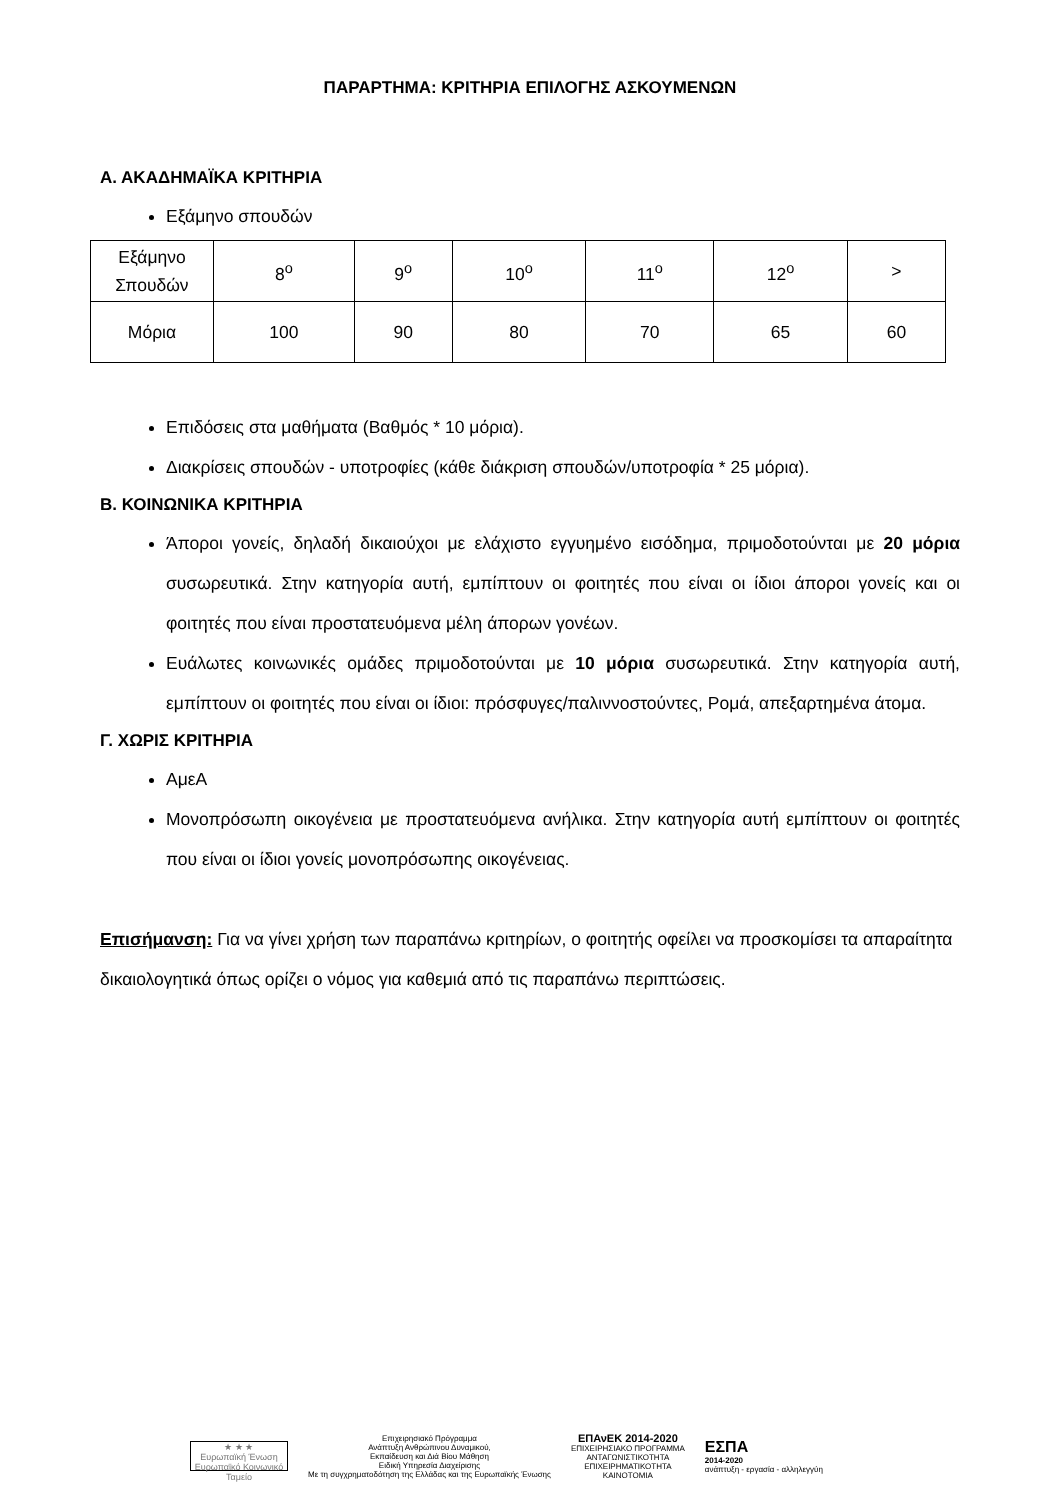ΠΑΡΑΡΤΗΜΑ: ΚΡΙΤΗΡΙΑ ΕΠΙΛΟΓΗΣ ΑΣΚΟΥΜΕΝΩΝ
Α. ΑΚΑΔΗΜΑΪΚΑ ΚΡΙΤΗΡΙΑ
Εξάμηνο σπουδών
| Εξάμηνο Σπουδών | 8<sup>ο</sup> | 9<sup>ο</sup> | 10<sup>ο</sup> | 11<sup>ο</sup> | 12<sup>ο</sup> | > |
| Μόρια | 100 | 90 | 80 | 70 | 65 | 60 |
Επιδόσεις στα μαθήματα (Βαθμός * 10 μόρια).
Διακρίσεις σπουδών - υποτροφίες (κάθε διάκριση σπουδών/υποτροφία * 25 μόρια).
Β. ΚΟΙΝΩΝΙΚΑ ΚΡΙΤΗΡΙΑ
Άποροι γονείς, δηλαδή δικαιούχοι με ελάχιστο εγγυημένο εισόδημα, πριμοδοτούνται με 20 μόρια συσωρευτικά. Στην κατηγορία αυτή, εμπίπτουν οι φοιτητές που είναι οι ίδιοι άποροι γονείς και οι φοιτητές που είναι προστατευόμενα μέλη άπορων γονέων.
Ευάλωτες κοινωνικές ομάδες πριμοδοτούνται με 10 μόρια συσωρευτικά. Στην κατηγορία αυτή, εμπίπτουν οι φοιτητές που είναι οι ίδιοι: πρόσφυγες/παλιννοστούντες, Ρομά, απεξαρτημένα άτομα.
Γ. ΧΩΡΙΣ ΚΡΙΤΗΡΙΑ
ΑμεΑ
Μονοπρόσωπη οικογένεια με προστατευόμενα ανήλικα. Στην κατηγορία αυτή εμπίπτουν οι φοιτητές που είναι οι ίδιοι γονείς μονοπρόσωπης οικογένειας.
Επισήμανση: Για να γίνει χρήση των παραπάνω κριτηρίων, ο φοιτητής οφείλει να προσκομίσει τα απαραίτητα δικαιολογητικά όπως ορίζει ο νόμος για καθεμιά από τις παραπάνω περιπτώσεις.
★ ★ ★
Ευρωπαϊκή Ένωση
Ευρωπαϊκό Κοινωνικό Ταμείο
Επιχειρησιακό Πρόγραμμα
Ανάπτυξη Ανθρώπινου Δυναμικού,
Εκπαίδευση και Διά Βίου Μάθηση
Ειδική Υπηρεσία Διαχείρισης
Με τη συγχρηματοδότηση της Ελλάδας και της Ευρωπαϊκής Ένωσης
ΕΠΑνΕΚ 2014-2020
ΕΠΙΧΕΙΡΗΣΙΑΚΟ ΠΡΟΓΡΑΜΜΑ
ΑΝΤΑΓΩΝΙΣΤΙΚΟΤΗΤΑ
ΕΠΙΧΕΙΡΗΜΑΤΙΚΟΤΗΤΑ
ΚΑΙΝΟΤΟΜΙΑ
ΕΣΠΑ
2014-2020
ανάπτυξη - εργασία - αλληλεγγύη